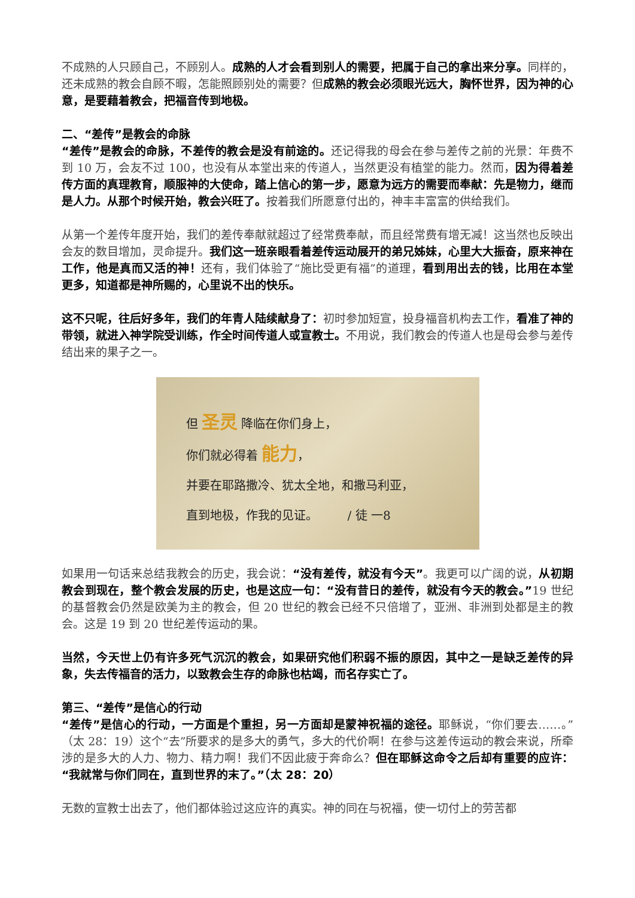不成熟的人只顾自己，不顾别人。成熟的人才会看到别人的需要，把属于自己的拿出来分享。同样的，还未成熟的教会自顾不暇，怎能照顾别处的需要？但成熟的教会必须眼光远大，胸怀世界，因为神的心意，是要藉着教会，把福音传到地极。
二、“差传”是教会的命脉
“差传”是教会的命脉，不差传的教会是没有前途的。还记得我的母会在参与差传之前的光景：年费不到 10 万，会友不过 100，也没有从本堂出来的传道人，当然更没有植堂的能力。然而，因为得着差传方面的真理教育，顺服神的大使命，踏上信心的第一步，愿意为远方的需要而奉献：先是物力，继而是人力。从那个时候开始，教会兴旺了。按着我们所愿意付出的，神丰丰富富的供给我们。
从第一个差传年度开始，我们的差传奉献就超过了经常费奉献，而且经常费有增无减！这当然也反映出会友的数目增加，灵命提升。我们这一班亲眼看着差传运动展开的弟兄姊妹，心里大大振奋，原来神在工作，他是真而又活的神！还有，我们体验了“施比受更有福”的道理，看到用出去的钱，比用在本堂更多，知道都是神所赐的，心里说不出的快乐。
这不只呢，往后好多年，我们的年青人陆续献身了：初时参加短宣，投身福音机构去工作，看准了神的带领，就进入神学院受训练，作全时间传道人或宣教士。不用说，我们教会的传道人也是母会参与差传结出来的果子之一。
但 圣灵 降临在你们身上，
你们就必得着 能力，
并要在耶路撒冷、犹太全地，和撒马利亚，
直到地极，作我的见证。　　　/ 徒 一8
如果用一句话来总结我教会的历史，我会说：“没有差传，就没有今天”。我更可以广阔的说，从初期教会到现在，整个教会发展的历史，也是这应一句：“没有昔日的差传，就没有今天的教会。”19 世纪的基督教会仍然是欧美为主的教会，但 20 世纪的教会已经不只倍增了，亚洲、非洲到处都是主的教会。这是 19 到 20 世纪差传运动的果。
当然，今天世上仍有许多死气沉沉的教会，如果研究他们积弱不振的原因，其中之一是缺乏差传的异象，失去传福音的活力，以致教会生存的命脉也枯竭，而名存实亡了。
第三、“差传”是信心的行动
“差传”是信心的行动，一方面是个重担，另一方面却是蒙神祝福的途径。耶稣说，“你们要去……。”（太 28：19）这个“去”所要求的是多大的勇气，多大的代价啊！在参与这差传运动的教会来说，所牵涉的是多大的人力、物力、精力啊！我们不因此疲于奔命么？但在耶稣这命令之后却有重要的应许：“我就常与你们同在，直到世界的末了。”（太 28：20）
无数的宣教士出去了，他们都体验过这应许的真实。神的同在与祝福，使一切付上的劳苦都